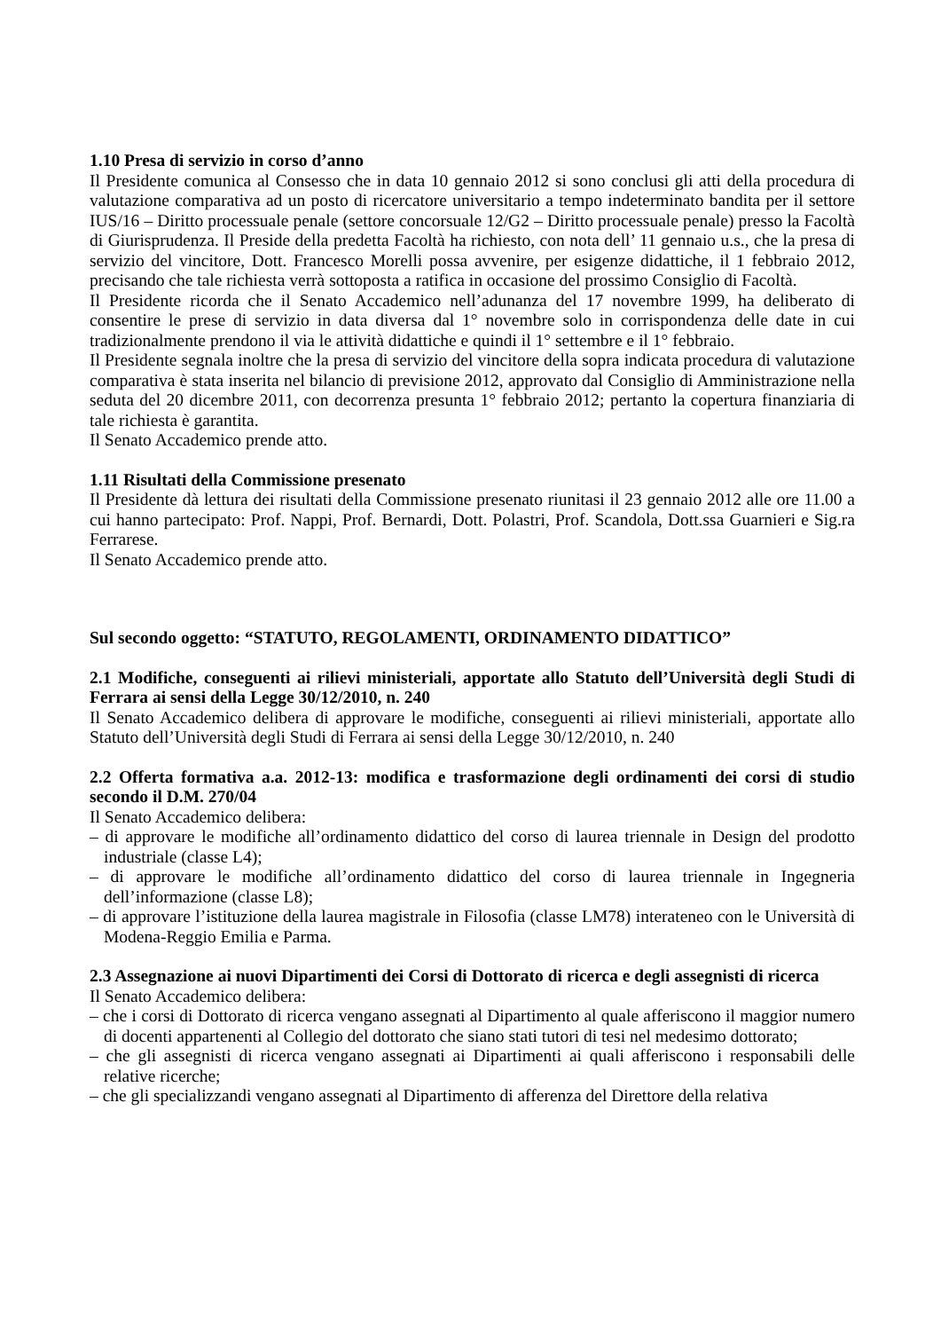1.10 Presa di servizio in corso d’anno
Il Presidente comunica al Consesso che in data 10 gennaio 2012 si sono conclusi gli atti della procedura di valutazione comparativa ad un posto di ricercatore universitario a tempo indeterminato bandita per il settore IUS/16 – Diritto processuale penale (settore concorsuale 12/G2 – Diritto processuale penale) presso la Facoltà di Giurisprudenza. Il Preside della predetta Facoltà ha richiesto, con nota dell’ 11 gennaio u.s., che la presa di servizio del vincitore, Dott. Francesco Morelli possa avvenire, per esigenze didattiche, il 1 febbraio 2012, precisando che tale richiesta verrà sottoposta a ratifica in occasione del prossimo Consiglio di Facoltà.
Il Presidente ricorda che il Senato Accademico nell’adunanza del 17 novembre 1999, ha deliberato di consentire le prese di servizio in data diversa dal 1° novembre solo in corrispondenza delle date in cui tradizionalmente prendono il via le attività didattiche e quindi il 1° settembre e il 1° febbraio.
Il Presidente segnala inoltre che la presa di servizio del vincitore della sopra indicata procedura di valutazione comparativa è stata inserita nel bilancio di previsione 2012, approvato dal Consiglio di Amministrazione nella seduta del 20 dicembre 2011, con decorrenza presunta 1° febbraio 2012; pertanto la copertura finanziaria di tale richiesta è garantita.
Il Senato Accademico prende atto.
1.11 Risultati della Commissione presenato
Il Presidente dà lettura dei risultati della Commissione presenato riunitasi il 23 gennaio 2012 alle ore 11.00 a cui hanno partecipato: Prof. Nappi, Prof. Bernardi, Dott. Polastri, Prof. Scandola, Dott.ssa Guarnieri e Sig.ra Ferrarese.
Il Senato Accademico prende atto.
Sul secondo oggetto: “STATUTO, REGOLAMENTI, ORDINAMENTO DIDATTICO”
2.1 Modifiche, conseguenti ai rilievi ministeriali, apportate allo Statuto dell’Università degli Studi di Ferrara ai sensi della Legge 30/12/2010, n. 240
Il Senato Accademico delibera di approvare le modifiche, conseguenti ai rilievi ministeriali, apportate allo Statuto dell’Università degli Studi di Ferrara ai sensi della Legge 30/12/2010, n. 240
2.2 Offerta formativa a.a. 2012-13: modifica e trasformazione degli ordinamenti dei corsi di studio secondo il D.M. 270/04
Il Senato Accademico delibera:
– di approvare le modifiche all’ordinamento didattico del corso di laurea triennale in Design del prodotto industriale (classe L4);
– di approvare le modifiche all’ordinamento didattico del corso di laurea triennale in Ingegneria dell’informazione (classe L8);
– di approvare l’istituzione della laurea magistrale in Filosofia (classe LM78) interateneo con le Università di Modena-Reggio Emilia e Parma.
2.3 Assegnazione ai nuovi Dipartimenti dei Corsi di Dottorato di ricerca e degli assegnisti di ricerca
Il Senato Accademico delibera:
– che i corsi di Dottorato di ricerca vengano assegnati al Dipartimento al quale afferiscono il maggior numero di docenti appartenenti al Collegio del dottorato che siano stati tutori di tesi nel medesimo dottorato;
– che gli assegnisti di ricerca vengano assegnati ai Dipartimenti ai quali afferiscono i responsabili delle relative ricerche;
– che gli specializzandi vengano assegnati al Dipartimento di afferenza del Direttore della relativa